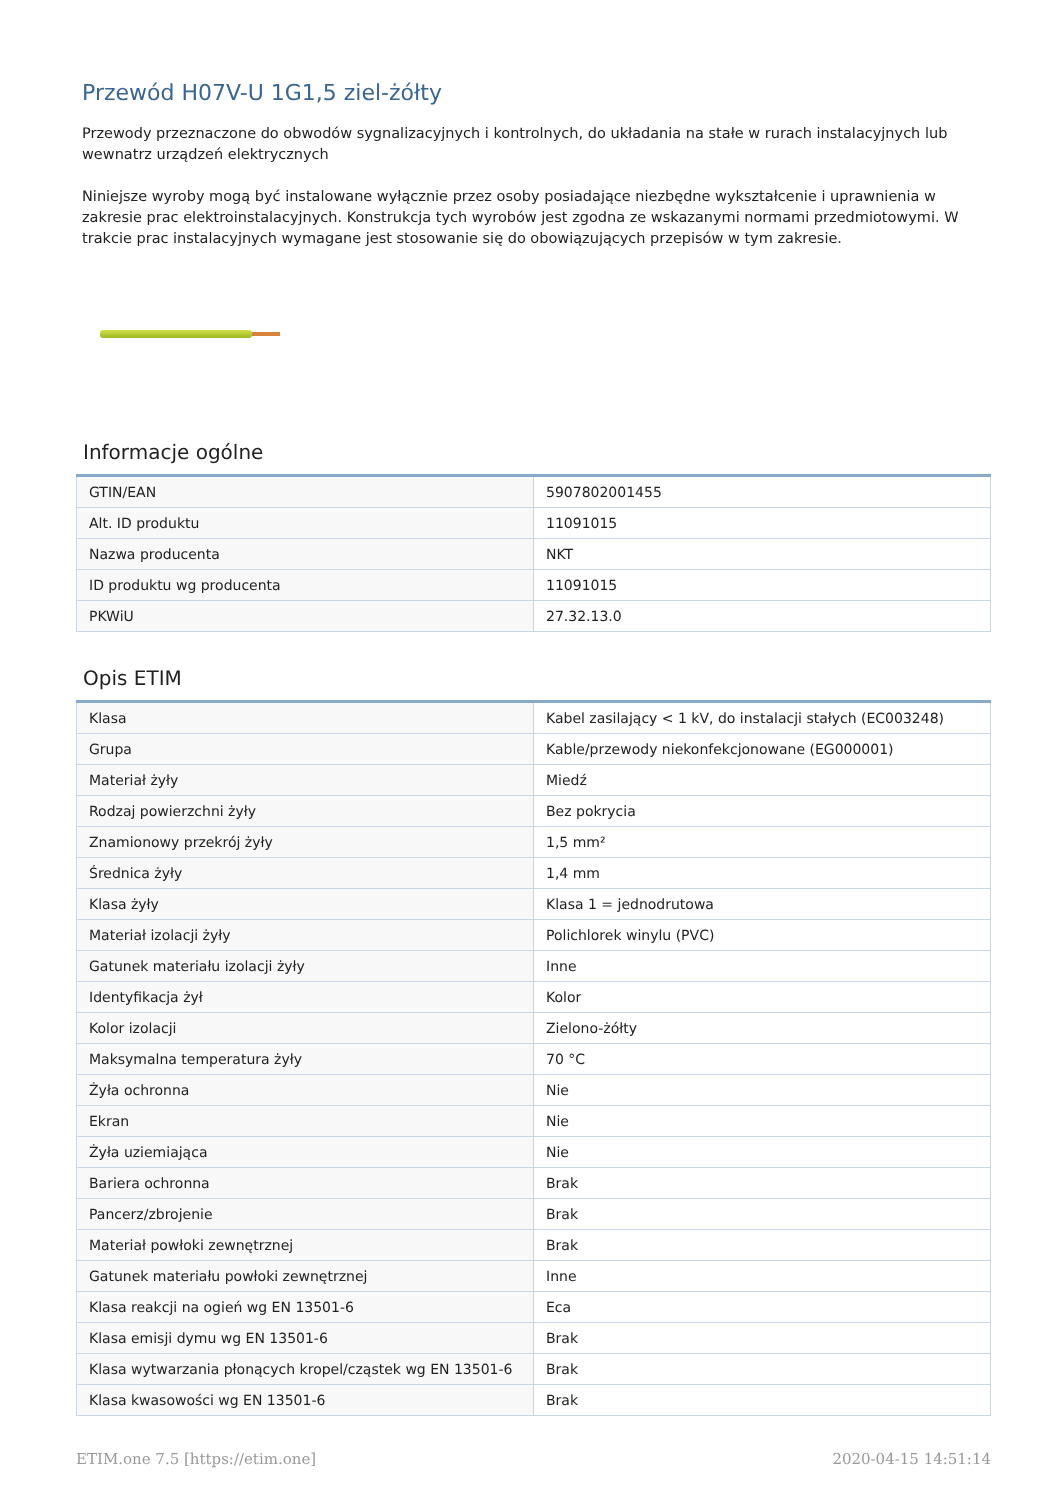Przewód H07V-U 1G1,5 ziel-żółty
Przewody przeznaczone do obwodów sygnalizacyjnych i kontrolnych, do układania na stałe w rurach instalacyjnych lub wewnatrz urządzeń elektrycznych
Niniejsze wyroby mogą być instalowane wyłącznie przez osoby posiadające niezbędne wykształcenie i uprawnienia w zakresie prac elektroinstalacyjnych. Konstrukcja tych wyrobów jest zgodna ze wskazanymi normami przedmiotowymi. W trakcie prac instalacyjnych wymagane jest stosowanie się do obowiązujących przepisów w tym zakresie.
Informacje ogólne
| GTIN/EAN | 5907802001455 |
| Alt. ID produktu | 11091015 |
| Nazwa producenta | NKT |
| ID produktu wg producenta | 11091015 |
| PKWiU | 27.32.13.0 |
Opis ETIM
| Klasa | Kabel zasilający < 1 kV, do instalacji stałych (EC003248) |
| Grupa | Kable/przewody niekonfekcjonowane (EG000001) |
| Materiał żyły | Miedź |
| Rodzaj powierzchni żyły | Bez pokrycia |
| Znamionowy przekrój żyły | 1,5 mm² |
| Średnica żyły | 1,4 mm |
| Klasa żyły | Klasa 1 = jednodrutowa |
| Materiał izolacji żyły | Polichlorek winylu (PVC) |
| Gatunek materiału izolacji żyły | Inne |
| Identyfikacja żył | Kolor |
| Kolor izolacji | Zielono-żółty |
| Maksymalna temperatura żyły | 70 °C |
| Żyła ochronna | Nie |
| Ekran | Nie |
| Żyła uziemiająca | Nie |
| Bariera ochronna | Brak |
| Pancerz/zbrojenie | Brak |
| Materiał powłoki zewnętrznej | Brak |
| Gatunek materiału powłoki zewnętrznej | Inne |
| Klasa reakcji na ogień wg EN 13501-6 | Eca |
| Klasa emisji dymu wg EN 13501-6 | Brak |
| Klasa wytwarzania płonących kropel/cząstek wg EN 13501-6 | Brak |
| Klasa kwasowości wg EN 13501-6 | Brak |
ETIM.one 7.5 [https://etim.one] 2020-04-15 14:51:14